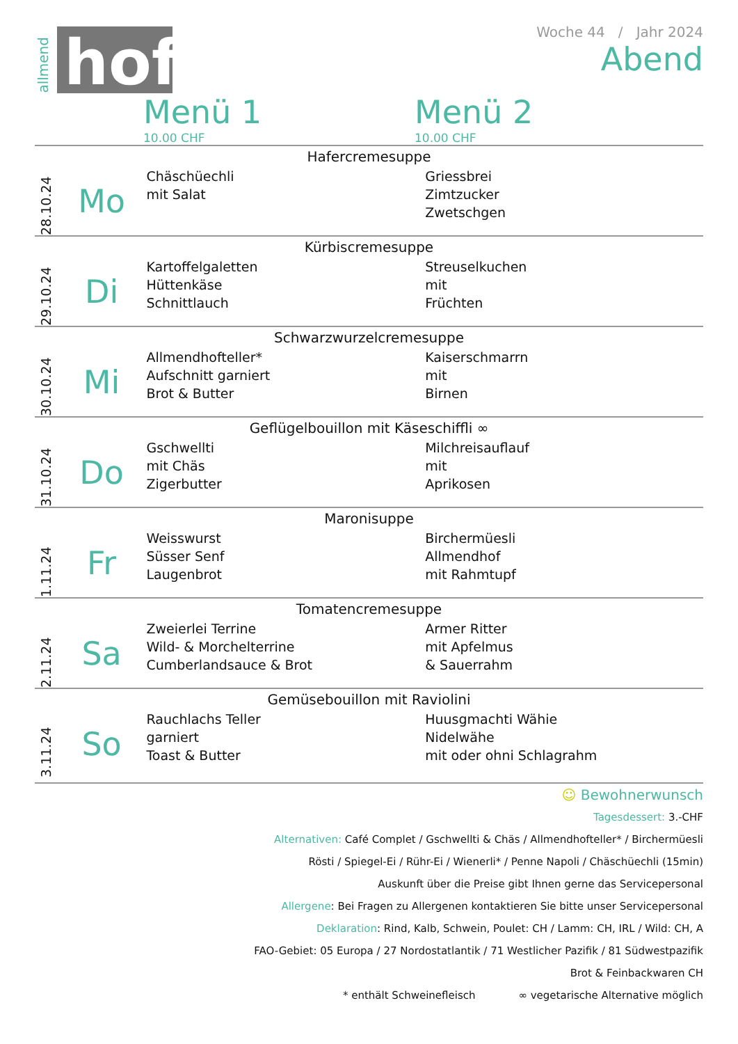allmend
hof
Woche 44 / Jahr 2024
Abend
Menü 1
10.00 CHF
Menü 2
10.00 CHF
| Hafercremesuppe | | | |
| 28.10.24 | Mo | Chäschüechli mit Salat | Griessbrei Zimtzucker Zwetschgen |
| Kürbiscremesuppe | | | |
| 29.10.24 | Di | Kartoffelgaletten Hüttenkäse Schnittlauch | Streuselkuchen mit Früchten |
| Schwarzwurzelcremesuppe | | | |
| 30.10.24 | Mi | Allmendhofteller* Aufschnitt garniert Brot & Butter | Kaiserschmarrn mit Birnen |
| Geflügelbouillon mit Käseschiffli ∞ | | | |
| 31.10.24 | Do | Gschwellti mit Chäs Zigerbutter | Milchreisauflauf mit Aprikosen |
| Maronisuppe | | | |
| 1.11.24 | Fr | Weisswurst Süsser Senf Laugenbrot | Birchermüesli Allmendhof mit Rahmtupf |
| Tomatencremesuppe | | | |
| 2.11.24 | Sa | Zweierlei Terrine Wild- & Morchelterrine Cumberlandsauce & Brot | Armer Ritter mit Apfelmus & Sauerrahm |
| Gemüsebouillon mit Raviolini | | | |
| 3.11.24 | So | Rauchlachs Teller garniert Toast & Butter | Huusgmachti Wähie Nidelwähe mit oder ohni Schlagrahm |
☺ Bewohnerwunsch
Tagesdessert: 3.-CHF
Alternativen: Café Complet / Gschwellti & Chäs / Allmendhofteller* / Birchermüesli
Rösti / Spiegel-Ei / Rühr-Ei / Wienerli* / Penne Napoli / Chäschüechli (15min)
Auskunft über die Preise gibt Ihnen gerne das Servicepersonal
Allergene: Bei Fragen zu Allergenen kontaktieren Sie bitte unser Servicepersonal
Deklaration: Rind, Kalb, Schwein, Poulet: CH / Lamm: CH, IRL / Wild: CH, A
FAO-Gebiet: 05 Europa / 27 Nordostatlantik / 71 Westlicher Pazifik / 81 Südwestpazifik
Brot & Feinbackwaren CH
* enthält Schweinefleisch ∞ vegetarische Alternative möglich